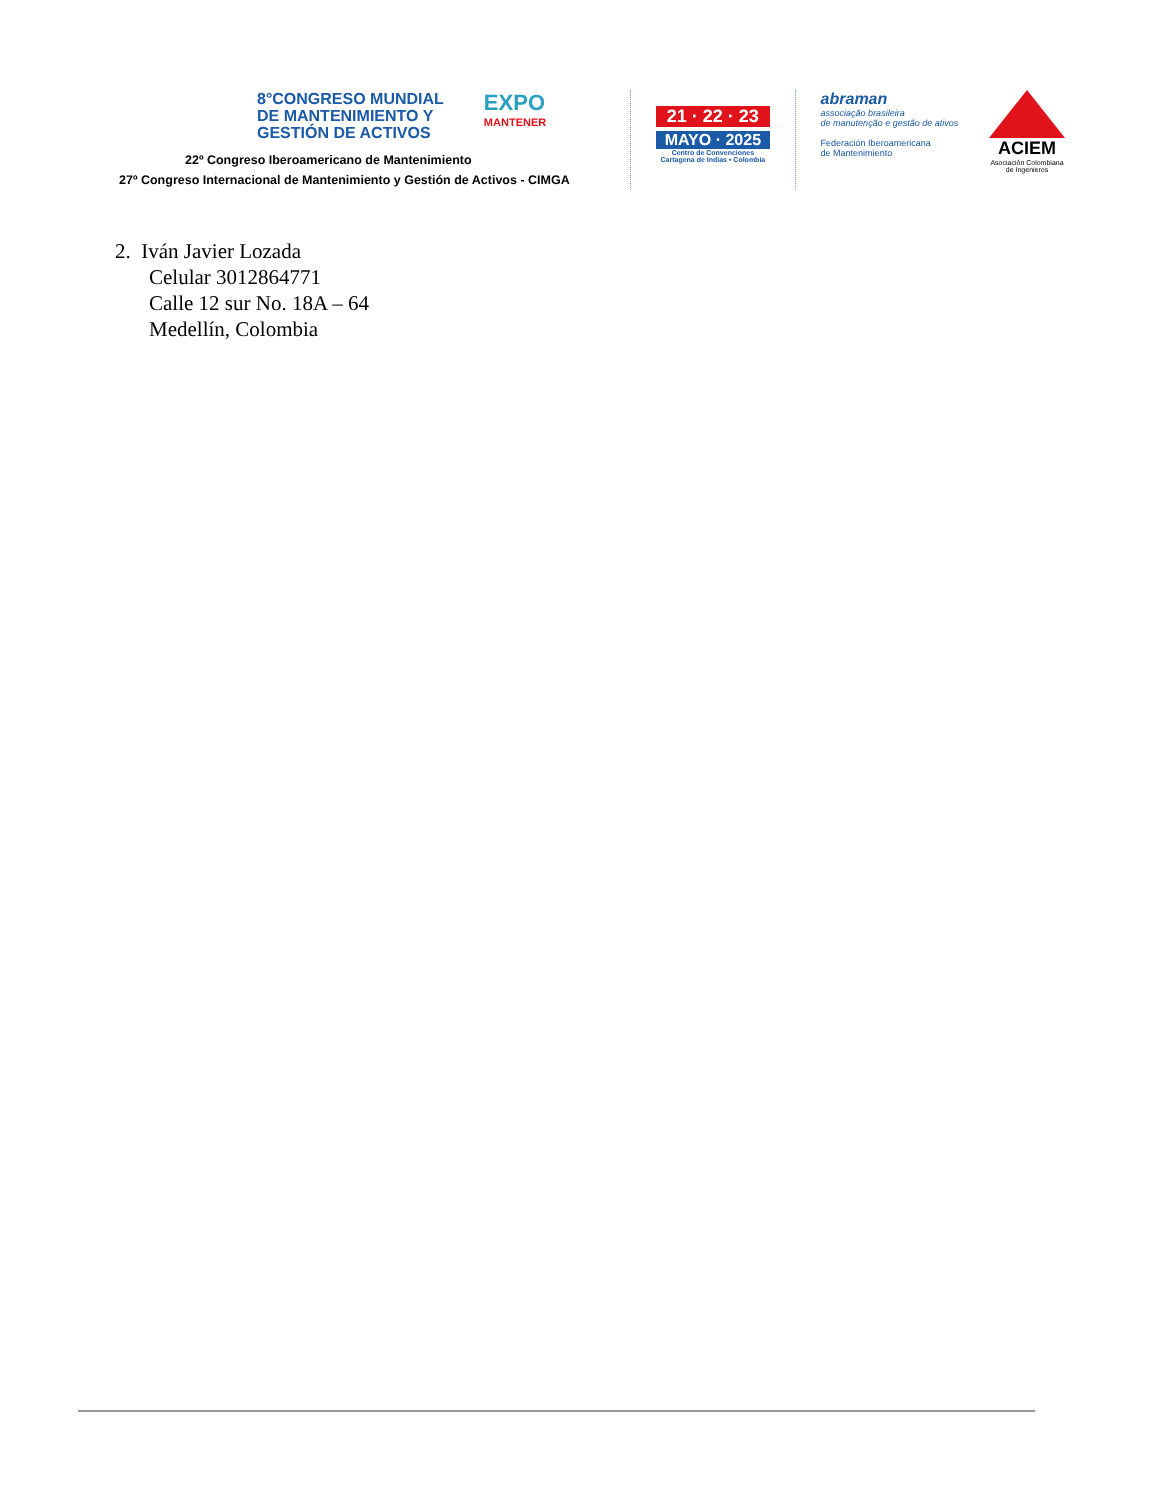8°CONGRESO MUNDIAL
DE MANTENIMIENTO Y
GESTIÓN DE ACTIVOS
EXPO
MANTENER
22º Congreso Iberoamericano de Mantenimiento
27º Congreso Internacional de Mantenimiento y Gestión de Activos - CIMGA
21 · 22 · 23
MAYO · 2025
Centro de Convenciones
Cartagena de Indias • Colombia
abraman
associação brasileira
de manutenção e gestão de ativos
Federación Iberoamericana
de Mantenimiento
ACIEM
Asociación Colombiana
de Ingenieros
2. Iván Javier Lozada
Celular 3012864771
Calle 12 sur No. 18A – 64
Medellín, Colombia